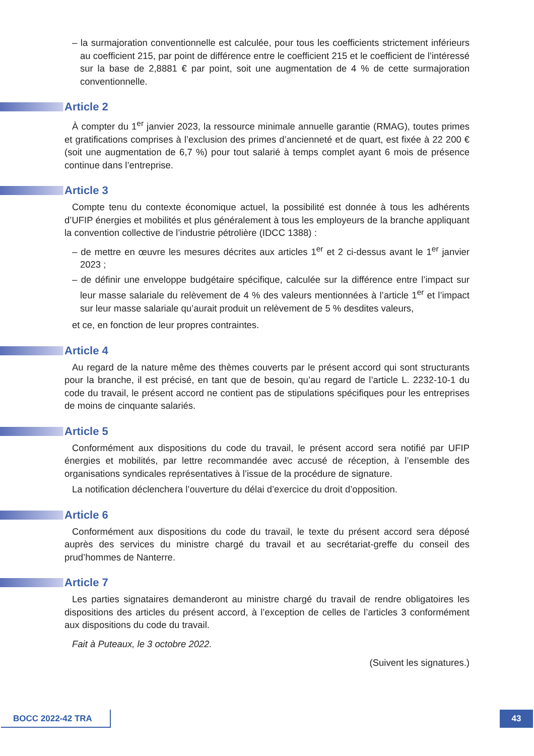– la surmajoration conventionnelle est calculée, pour tous les coefficients strictement inférieurs au coefficient 215, par point de différence entre le coefficient 215 et le coefficient de l’intéressé sur la base de 2,8881 € par point, soit une augmentation de 4 % de cette surmajoration conventionnelle.
Article 2
À compter du 1<sup>er</sup> janvier 2023, la ressource minimale annuelle garantie (RMAG), toutes primes et gratifications comprises à l’exclusion des primes d’ancienneté et de quart, est fixée à 22 200 € (soit une augmentation de 6,7 %) pour tout salarié à temps complet ayant 6 mois de présence continue dans l’entreprise.
Article 3
Compte tenu du contexte économique actuel, la possibilité est donnée à tous les adhérents d’UFIP énergies et mobilités et plus généralement à tous les employeurs de la branche appliquant la convention collective de l’industrie pétrolière (IDCC 1388) :
– de mettre en œuvre les mesures décrites aux articles 1<sup>er</sup> et 2 ci-dessus avant le 1<sup>er</sup> janvier 2023 ;
– de définir une enveloppe budgétaire spécifique, calculée sur la différence entre l’impact sur leur masse salariale du relèvement de 4 % des valeurs mentionnées à l’article 1<sup>er</sup> et l’impact sur leur masse salariale qu’aurait produit un relèvement de 5 % desdites valeurs,
et ce, en fonction de leur propres contraintes.
Article 4
Au regard de la nature même des thèmes couverts par le présent accord qui sont structurants pour la branche, il est précisé, en tant que de besoin, qu’au regard de l’article L. 2232-10-1 du code du travail, le présent accord ne contient pas de stipulations spécifiques pour les entreprises de moins de cinquante salariés.
Article 5
Conformément aux dispositions du code du travail, le présent accord sera notifié par UFIP énergies et mobilités, par lettre recommandée avec accusé de réception, à l’ensemble des organisations syndicales représentatives à l’issue de la procédure de signature.
La notification déclenchera l’ouverture du délai d’exercice du droit d’opposition.
Article 6
Conformément aux dispositions du code du travail, le texte du présent accord sera déposé auprès des services du ministre chargé du travail et au secrétariat-greffe du conseil des prud’hommes de Nanterre.
Article 7
Les parties signataires demanderont au ministre chargé du travail de rendre obligatoires les dispositions des articles du présent accord, à l’exception de celles de l’articles 3 conformément aux dispositions du code du travail.
Fait à Puteaux, le 3 octobre 2022.
(Suivent les signatures.)
BOCC 2022-42 TRA 43